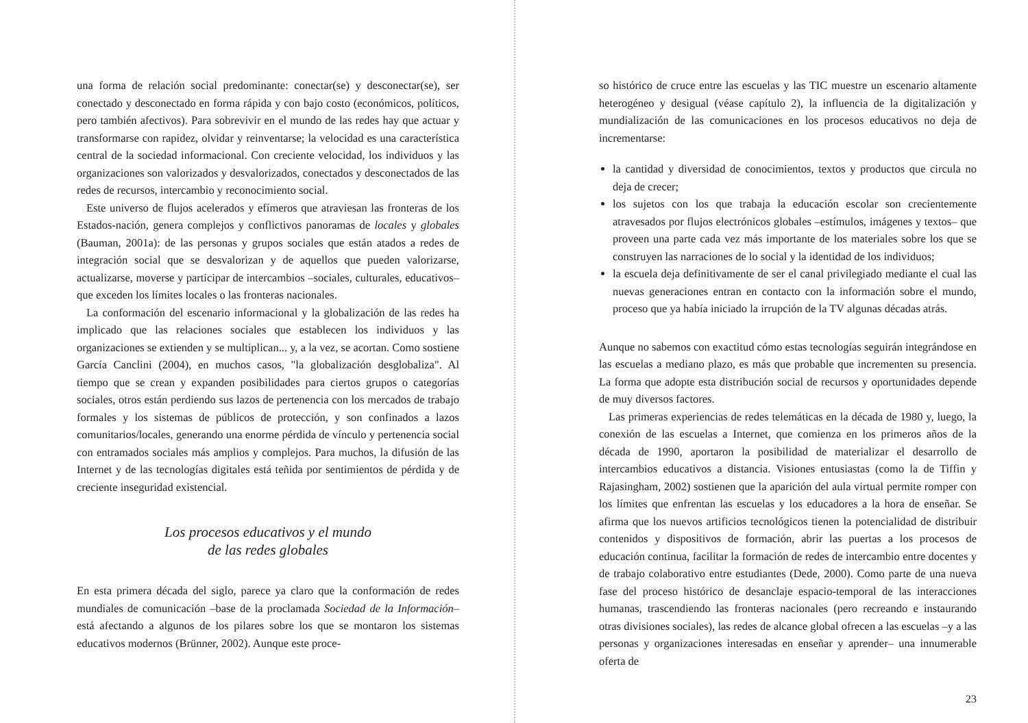una forma de relación social predominante: conectar(se) y desconectar(se), ser conectado y desconectado en forma rápida y con bajo costo (económicos, políticos, pero también afectivos). Para sobrevivir en el mundo de las redes hay que actuar y transformarse con rapidez, olvidar y reinventarse; la velocidad es una característica central de la sociedad informacional. Con creciente velocidad, los individuos y las organizaciones son valorizados y desvalorizados, conectados y desconectados de las redes de recursos, intercambio y reconocimiento social.
Este universo de flujos acelerados y efímeros que atraviesan las fronteras de los Estados-nación, genera complejos y conflictivos panoramas de locales y globales (Bauman, 2001a): de las personas y grupos sociales que están atados a redes de integración social que se desvalorizan y de aquellos que pueden valorizarse, actualizarse, moverse y participar de intercambios –sociales, culturales, educativos– que exceden los límites locales o las fronteras nacionales.
La conformación del escenario informacional y la globalización de las redes ha implicado que las relaciones sociales que establecen los individuos y las organizaciones se extienden y se multiplican... y, a la vez, se acortan. Como sostiene García Canclini (2004), en muchos casos, "la globalización desglobaliza". Al tiempo que se crean y expanden posibilidades para ciertos grupos o categorías sociales, otros están perdiendo sus lazos de pertenencia con los mercados de trabajo formales y los sistemas de públicos de protección, y son confinados a lazos comunitarios/locales, generando una enorme pérdida de vínculo y pertenencia social con entramados sociales más amplios y complejos. Para muchos, la difusión de las Internet y de las tecnologías digitales está teñida por sentimientos de pérdida y de creciente inseguridad existencial.
Los procesos educativos y el mundo
de las redes globales
En esta primera década del siglo, parece ya claro que la conformación de redes mundiales de comunicación –base de la proclamada Sociedad de la Información– está afectando a algunos de los pilares sobre los que se montaron los sistemas educativos modernos (Brünner, 2002). Aunque este proce-
so histórico de cruce entre las escuelas y las TIC muestre un escenario altamente heterogéneo y desigual (véase capítulo 2), la influencia de la digitalización y mundialización de las comunicaciones en los procesos educativos no deja de incrementarse:
la cantidad y diversidad de conocimientos, textos y productos que circula no deja de crecer;
los sujetos con los que trabaja la educación escolar son crecientemente atravesados por flujos electrónicos globales –estímulos, imágenes y textos– que proveen una parte cada vez más importante de los materiales sobre los que se construyen las narraciones de lo social y la identidad de los individuos;
la escuela deja definitivamente de ser el canal privilegiado mediante el cual las nuevas generaciones entran en contacto con la información sobre el mundo, proceso que ya había iniciado la irrupción de la TV algunas décadas atrás.
Aunque no sabemos con exactitud cómo estas tecnologías seguirán integrándose en las escuelas a mediano plazo, es más que probable que incrementen su presencia. La forma que adopte esta distribución social de recursos y oportunidades depende de muy diversos factores.
Las primeras experiencias de redes telemáticas en la década de 1980 y, luego, la conexión de las escuelas a Internet, que comienza en los primeros años de la década de 1990, aportaron la posibilidad de materializar el desarrollo de intercambios educativos a distancia. Visiones entusiastas (como la de Tiffin y Rajasingham, 2002) sostienen que la aparición del aula virtual permite romper con los límites que enfrentan las escuelas y los educadores a la hora de enseñar. Se afirma que los nuevos artificios tecnológicos tienen la potencialidad de distribuir contenidos y dispositivos de formación, abrir las puertas a los procesos de educación continua, facilitar la formación de redes de intercambio entre docentes y de trabajo colaborativo entre estudiantes (Dede, 2000). Como parte de una nueva fase del proceso histórico de desanclaje espacio-temporal de las interacciones humanas, trascendiendo las fronteras nacionales (pero recreando e instaurando otras divisiones sociales), las redes de alcance global ofrecen a las escuelas –y a las personas y organizaciones interesadas en enseñar y aprender– una innumerable oferta de
23